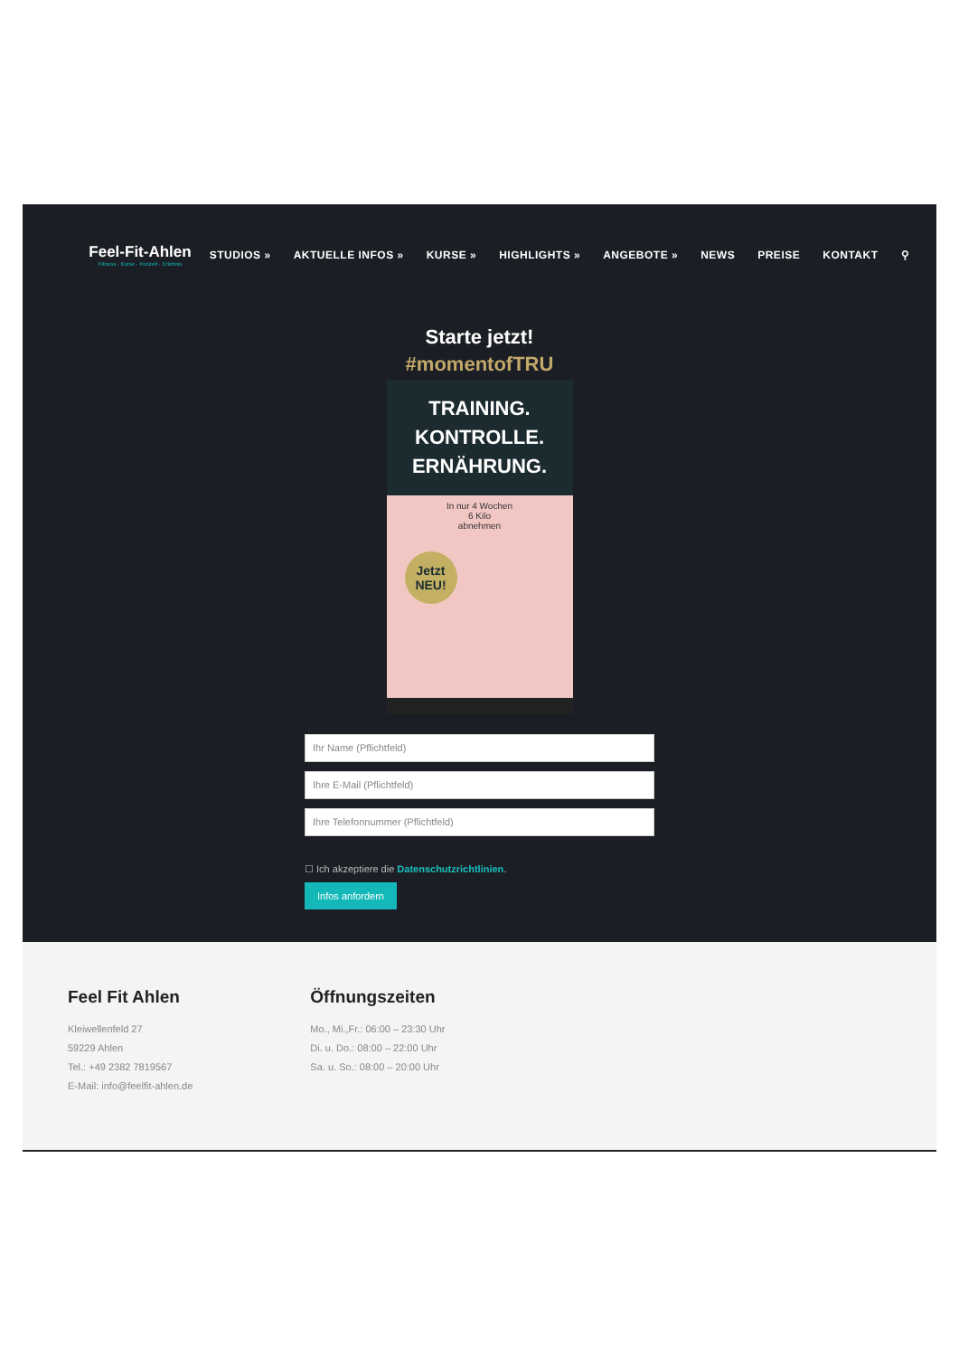Feel-Fit-Ahlen
Fitness · Kurse · Freizeit · Erlebnis
STUDIOS » AKTUELLE INFOS » KURSE » HIGHLIGHTS » ANGEBOTE » NEWS PREISE KONTAKT ⚲
Starte jetzt!
#momentofTRU
TRAINING.
KONTROLLE.
ERNÄHRUNG.
In nur 4 Wochen
6 Kilo
abnehmen
Jetzt
NEU!
Ihr Name (Pflichtfeld)
Ihre E-Mail (Pflichtfeld)
Ihre Telefonnummer (Pflichtfeld)
☐ Ich akzeptiere die Datenschutzrichtlinien.
Infos anfordern
Feel Fit Ahlen
Kleiwellenfeld 27
59229 Ahlen
Tel.: +49 2382 7819567
E-Mail: info@feelfit-ahlen.de
Öffnungszeiten
Mo., Mi.,Fr.: 06:00 – 23:30 Uhr
Di. u. Do.: 08:00 – 22:00 Uhr
Sa. u. So.: 08:00 – 20:00 Uhr